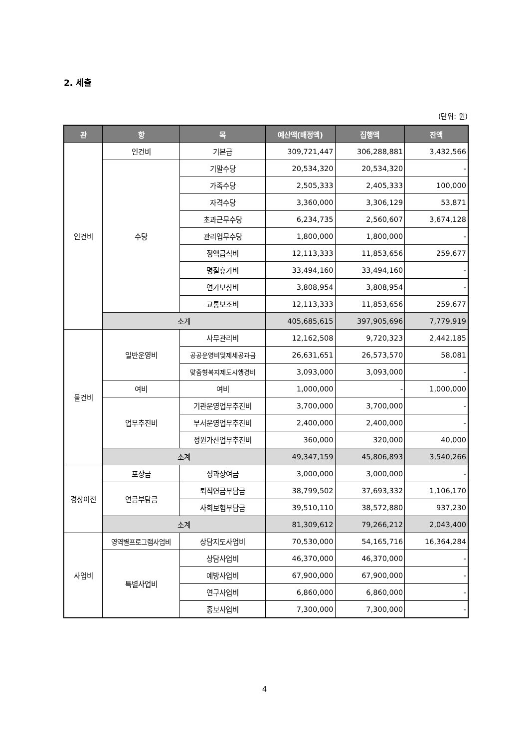2. 세출
(단위: 원)
| 관 | 항 | 목 | 예산액(배정액) | 집행액 | 잔액 |
| --- | --- | --- | --- | --- | --- |
| 인건비 | 인건비 | 기본급 | 309,721,447 | 306,288,881 | 3,432,566 |
| | 수당 | 기말수당 | 20,534,320 | 20,534,320 | - |
| | | 가족수당 | 2,505,333 | 2,405,333 | 100,000 |
| | | 자격수당 | 3,360,000 | 3,306,129 | 53,871 |
| | | 초과근무수당 | 6,234,735 | 2,560,607 | 3,674,128 |
| | | 관리업무수당 | 1,800,000 | 1,800,000 | - |
| | | 정액급식비 | 12,113,333 | 11,853,656 | 259,677 |
| | | 명절휴가비 | 33,494,160 | 33,494,160 | - |
| | | 연가보상비 | 3,808,954 | 3,808,954 | - |
| | | 교통보조비 | 12,113,333 | 11,853,656 | 259,677 |
| | 소계 | | 405,685,615 | 397,905,696 | 7,779,919 |
| 물건비 | 일반운영비 | 사무관리비 | 12,162,508 | 9,720,323 | 2,442,185 |
| | | 공공운영비및제세공과금 | 26,631,651 | 26,573,570 | 58,081 |
| | | 맞춤형복지제도시행경비 | 3,093,000 | 3,093,000 | - |
| | 여비 | 여비 | 1,000,000 | - | 1,000,000 |
| | 업무추진비 | 기관운영업무추진비 | 3,700,000 | 3,700,000 | - |
| | | 부서운영업무추진비 | 2,400,000 | 2,400,000 | - |
| | | 정원가산업무추진비 | 360,000 | 320,000 | 40,000 |
| | 소계 | | 49,347,159 | 45,806,893 | 3,540,266 |
| 경상이전 | 포상금 | 성과상여금 | 3,000,000 | 3,000,000 | - |
| | 연금부담금 | 퇴직연금부담금 | 38,799,502 | 37,693,332 | 1,106,170 |
| | | 사회보험부담금 | 39,510,110 | 38,572,880 | 937,230 |
| | 소계 | | 81,309,612 | 79,266,212 | 2,043,400 |
| 사업비 | 영역별프로그램사업비 | 상담지도사업비 | 70,530,000 | 54,165,716 | 16,364,284 |
| | 특별사업비 | 상담사업비 | 46,370,000 | 46,370,000 | - |
| | | 예방사업비 | 67,900,000 | 67,900,000 | - |
| | | 연구사업비 | 6,860,000 | 6,860,000 | - |
| | | 홍보사업비 | 7,300,000 | 7,300,000 | - |
4